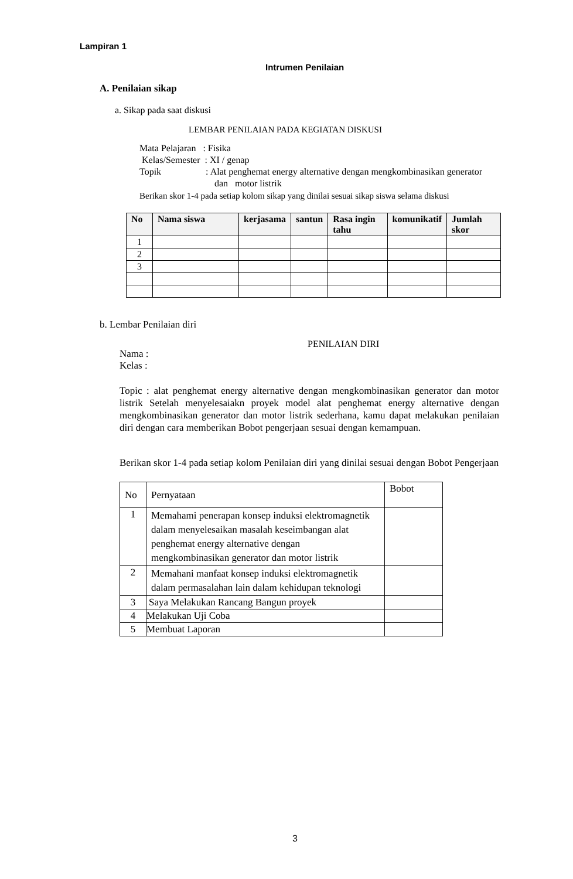Lampiran 1
Intrumen Penilaian
A. Penilaian sikap
a. Sikap pada saat diskusi
LEMBAR PENILAIAN PADA KEGIATAN DISKUSI
Mata Pelajaran : Fisika
Kelas/Semester : XI / genap
Topik : Alat penghemat energy alternative dengan mengkombinasikan generator
dan motor listrik
Berikan skor 1-4 pada setiap kolom sikap yang dinilai sesuai sikap siswa selama diskusi
| No | Nama siswa | kerjasama | santun | Rasa ingin tahu | komunikatif | Jumlah skor |
| --- | --- | --- | --- | --- | --- | --- |
| 1 | | | | | | |
| 2 | | | | | | |
| 3 | | | | | | |
b. Lembar Penilaian diri
PENILAIAN DIRI
Nama :
Kelas :
Topic : alat penghemat energy alternative dengan mengkombinasikan generator dan motor listrik Setelah menyelesaiakn proyek model alat penghemat energy alternative dengan mengkombinasikan generator dan motor listrik sederhana, kamu dapat melakukan penilaian diri dengan cara memberikan Bobot pengerjaan sesuai dengan kemampuan.
Berikan skor 1-4 pada setiap kolom Penilaian diri yang dinilai sesuai dengan Bobot Pengerjaan
| No | Pernyataan | Bobot |
| 1 | Memahami penerapan konsep induksi elektromagnetik dalam menyelesaikan masalah keseimbangan alat penghemat energy alternative dengan mengkombinasikan generator dan motor listrik | |
| 2 | Memahani manfaat konsep induksi elektromagnetik dalam permasalahan lain dalam kehidupan teknologi | |
| 3 | Saya Melakukan Rancang Bangun proyek | |
| 4 | Melakukan Uji Coba | |
| 5 | Membuat Laporan | |
3